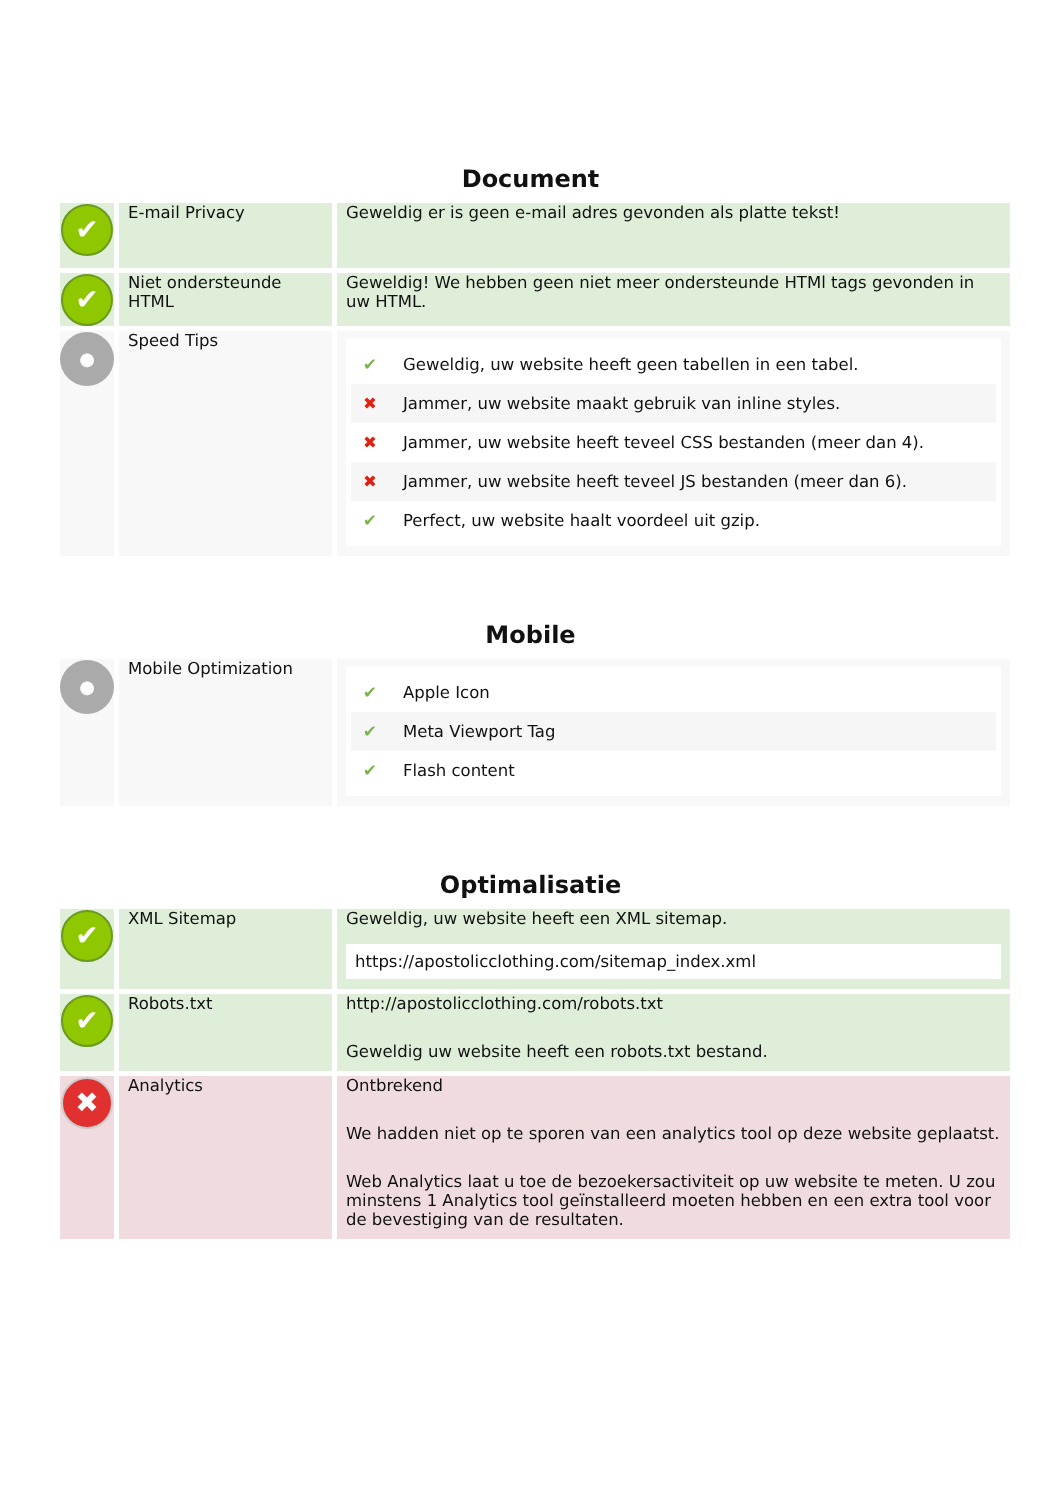Document
| ✔ | E-mail Privacy | Geweldig er is geen e-mail adres gevonden als platte tekst! |
| ✔ | Niet ondersteunde HTML | Geweldig! We hebben geen niet meer ondersteunde HTMl tags gevonden in uw HTML. |
| ● | Speed Tips | ✔ Geweldig, uw website heeft geen tabellen in een tabel. ✖ Jammer, uw website maakt gebruik van inline styles. ✖ Jammer, uw website heeft teveel CSS bestanden (meer dan 4). ✖ Jammer, uw website heeft teveel JS bestanden (meer dan 6). ✔ Perfect, uw website haalt voordeel uit gzip. |
Mobile
| ● | Mobile Optimization | ✔ Apple Icon ✔ Meta Viewport Tag ✔ Flash content |
Optimalisatie
| ✔ | XML Sitemap | Geweldig, uw website heeft een XML sitemap. https://apostolicclothing.com/sitemap_index.xml |
| ✔ | Robots.txt | http://apostolicclothing.com/robots.txt Geweldig uw website heeft een robots.txt bestand. |
| ✖ | Analytics | Ontbrekend We hadden niet op te sporen van een analytics tool op deze website geplaatst. Web Analytics laat u toe de bezoekersactiviteit op uw website te meten. U zou minstens 1 Analytics tool geïnstalleerd moeten hebben en een extra tool voor de bevestiging van de resultaten. |